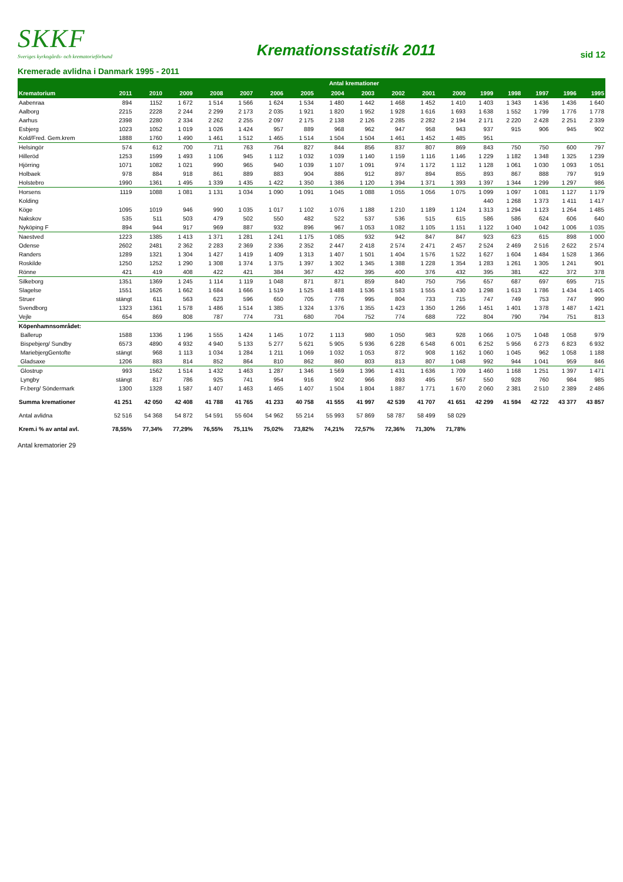SKKF
Sveriges kyrkogårds- och krematorieförbund
Kremationsstatistik 2011
sid 12
Kremerade avlidna i Danmark 1995 - 2011
| | Antal kremationer | | | | | | | | | | | | | | | | |
| --- | --- | --- | --- | --- | --- | --- | --- | --- | --- | --- | --- | --- | --- | --- | --- | --- | --- |
| Krematorium | 2011 | 2010 | 2009 | 2008 | 2007 | 2006 | 2005 | 2004 | 2003 | 2002 | 2001 | 2000 | 1999 | 1998 | 1997 | 1996 | 1995 |
| Aabenraa | 894 | 1152 | 1 672 | 1 514 | 1 566 | 1 624 | 1 534 | 1 480 | 1 442 | 1 468 | 1 452 | 1 410 | 1 403 | 1 343 | 1 436 | 1 436 | 1 640 |
| Aalborg | 2215 | 2228 | 2 244 | 2 299 | 2 173 | 2 035 | 1 921 | 1 820 | 1 952 | 1 928 | 1 616 | 1 693 | 1 638 | 1 552 | 1 799 | 1 776 | 1 778 |
| Aarhus | 2398 | 2280 | 2 334 | 2 262 | 2 255 | 2 097 | 2 175 | 2 138 | 2 126 | 2 285 | 2 282 | 2 194 | 2 171 | 2 220 | 2 428 | 2 251 | 2 339 |
| Esbjerg | 1023 | 1052 | 1 019 | 1 026 | 1 424 | 957 | 889 | 968 | 962 | 947 | 958 | 943 | 937 | 915 | 906 | 945 | 902 |
| Kold/Fred. Gem.krem | 1888 | 1760 | 1 490 | 1 461 | 1 512 | 1 465 | 1 514 | 1 504 | 1 504 | 1 461 | 1 452 | 1 485 | 951 | | | | |
| Helsingör | 574 | 612 | 700 | 711 | 763 | 764 | 827 | 844 | 856 | 837 | 807 | 869 | 843 | 750 | 750 | 600 | 797 |
| Hilleröd | 1253 | 1599 | 1 493 | 1 106 | 945 | 1 112 | 1 032 | 1 039 | 1 140 | 1 159 | 1 116 | 1 146 | 1 229 | 1 182 | 1 348 | 1 325 | 1 239 |
| Hjörring | 1071 | 1082 | 1 021 | 990 | 965 | 940 | 1 039 | 1 107 | 1 091 | 974 | 1 172 | 1 112 | 1 128 | 1 061 | 1 030 | 1 093 | 1 051 |
| Holbaek | 978 | 884 | 918 | 861 | 889 | 883 | 904 | 886 | 912 | 897 | 894 | 855 | 893 | 867 | 888 | 797 | 919 |
| Holstebro | 1990 | 1361 | 1 495 | 1 339 | 1 435 | 1 422 | 1 350 | 1 386 | 1 120 | 1 394 | 1 371 | 1 393 | 1 397 | 1 344 | 1 299 | 1 297 | 986 |
| Horsens | 1119 | 1088 | 1 081 | 1 131 | 1 034 | 1 090 | 1 091 | 1 045 | 1 088 | 1 055 | 1 056 | 1 075 | 1 099 | 1 097 | 1 081 | 1 127 | 1 179 |
| Kolding | | | | | | | | | | | | | 440 | 1 268 | 1 373 | 1 411 | 1 417 |
| Köge | 1095 | 1019 | 946 | 990 | 1 035 | 1 017 | 1 102 | 1 076 | 1 188 | 1 210 | 1 189 | 1 124 | 1 313 | 1 294 | 1 123 | 1 264 | 1 485 |
| Nakskov | 535 | 511 | 503 | 479 | 502 | 550 | 482 | 522 | 537 | 536 | 515 | 615 | 586 | 586 | 624 | 606 | 640 |
| Nyköping F | 894 | 944 | 917 | 969 | 887 | 932 | 896 | 967 | 1 053 | 1 082 | 1 105 | 1 151 | 1 122 | 1 040 | 1 042 | 1 006 | 1 035 |
| Naestved | 1223 | 1385 | 1 413 | 1 371 | 1 281 | 1 241 | 1 175 | 1 085 | 932 | 942 | 847 | 847 | 923 | 623 | 615 | 898 | 1 000 |
| Odense | 2602 | 2481 | 2 362 | 2 283 | 2 369 | 2 336 | 2 352 | 2 447 | 2 418 | 2 574 | 2 471 | 2 457 | 2 524 | 2 469 | 2 516 | 2 622 | 2 574 |
| Randers | 1289 | 1321 | 1 304 | 1 427 | 1 419 | 1 409 | 1 313 | 1 407 | 1 501 | 1 404 | 1 576 | 1 522 | 1 627 | 1 604 | 1 484 | 1 528 | 1 366 |
| Roskilde | 1250 | 1252 | 1 290 | 1 308 | 1 374 | 1 375 | 1 397 | 1 302 | 1 345 | 1 388 | 1 228 | 1 354 | 1 283 | 1 261 | 1 305 | 1 241 | 901 |
| Rönne | 421 | 419 | 408 | 422 | 421 | 384 | 367 | 432 | 395 | 400 | 376 | 432 | 395 | 381 | 422 | 372 | 378 |
| Silkeborg | 1351 | 1369 | 1 245 | 1 114 | 1 119 | 1 048 | 871 | 871 | 859 | 840 | 750 | 756 | 657 | 687 | 697 | 695 | 715 |
| Slagelse | 1551 | 1626 | 1 662 | 1 684 | 1 666 | 1 519 | 1 525 | 1 488 | 1 536 | 1 583 | 1 555 | 1 430 | 1 298 | 1 613 | 1 786 | 1 434 | 1 405 |
| Struer | stängt | 611 | 563 | 623 | 596 | 650 | 705 | 776 | 995 | 804 | 733 | 715 | 747 | 749 | 753 | 747 | 990 |
| Svendborg | 1323 | 1361 | 1 578 | 1 486 | 1 514 | 1 385 | 1 324 | 1 376 | 1 355 | 1 423 | 1 350 | 1 266 | 1 451 | 1 401 | 1 378 | 1 487 | 1 421 |
| Vejle | 654 | 869 | 808 | 787 | 774 | 731 | 680 | 704 | 752 | 774 | 688 | 722 | 804 | 790 | 794 | 751 | 813 |
| Köpenhamnsområdet: | | | | | | | | | | | | | | | | | |
| Ballerup | 1588 | 1336 | 1 196 | 1 555 | 1 424 | 1 145 | 1 072 | 1 113 | 980 | 1 050 | 983 | 928 | 1 066 | 1 075 | 1 048 | 1 058 | 979 |
| Bispebjerg/ Sundby | 6573 | 4890 | 4 932 | 4 940 | 5 133 | 5 277 | 5 621 | 5 905 | 5 936 | 6 228 | 6 548 | 6 001 | 6 252 | 5 956 | 6 273 | 6 823 | 6 932 |
| MariebjergGentofte | stängt | 968 | 1 113 | 1 034 | 1 284 | 1 211 | 1 069 | 1 032 | 1 053 | 872 | 908 | 1 162 | 1 060 | 1 045 | 962 | 1 058 | 1 188 |
| Gladsaxe | 1206 | 883 | 814 | 852 | 864 | 810 | 862 | 860 | 803 | 813 | 807 | 1 048 | 992 | 944 | 1 041 | 959 | 846 |
| Glostrup | 993 | 1562 | 1 514 | 1 432 | 1 463 | 1 287 | 1 346 | 1 569 | 1 396 | 1 431 | 1 636 | 1 709 | 1 460 | 1 168 | 1 251 | 1 397 | 1 471 |
| Lyngby | stängt | 817 | 786 | 925 | 741 | 954 | 916 | 902 | 966 | 893 | 495 | 567 | 550 | 928 | 760 | 984 | 985 |
| Fr.berg/ Söndermark | 1300 | 1328 | 1 587 | 1 407 | 1 463 | 1 465 | 1 407 | 1 504 | 1 804 | 1 887 | 1 771 | 1 670 | 2 060 | 2 381 | 2 510 | 2 389 | 2 486 |
| Summa kremationer | 41 251 | 42 050 | 42 408 | 41 788 | 41 765 | 41 233 | 40 758 | 41 555 | 41 997 | 42 539 | 41 707 | 41 651 | 42 299 | 41 594 | 42 722 | 43 377 | 43 857 |
| Antal avlidna | 52 516 | 54 368 | 54 872 | 54 591 | 55 604 | 54 962 | 55 214 | 55 993 | 57 869 | 58 787 | 58 499 | 58 029 | | | | | |
| Krem.i % av antal avl. | 78,55% | 77,34% | 77,29% | 76,55% | 75,11% | 75,02% | 73,82% | 74,21% | 72,57% | 72,36% | 71,30% | 71,78% | | | | | |
Antal krematorier 29